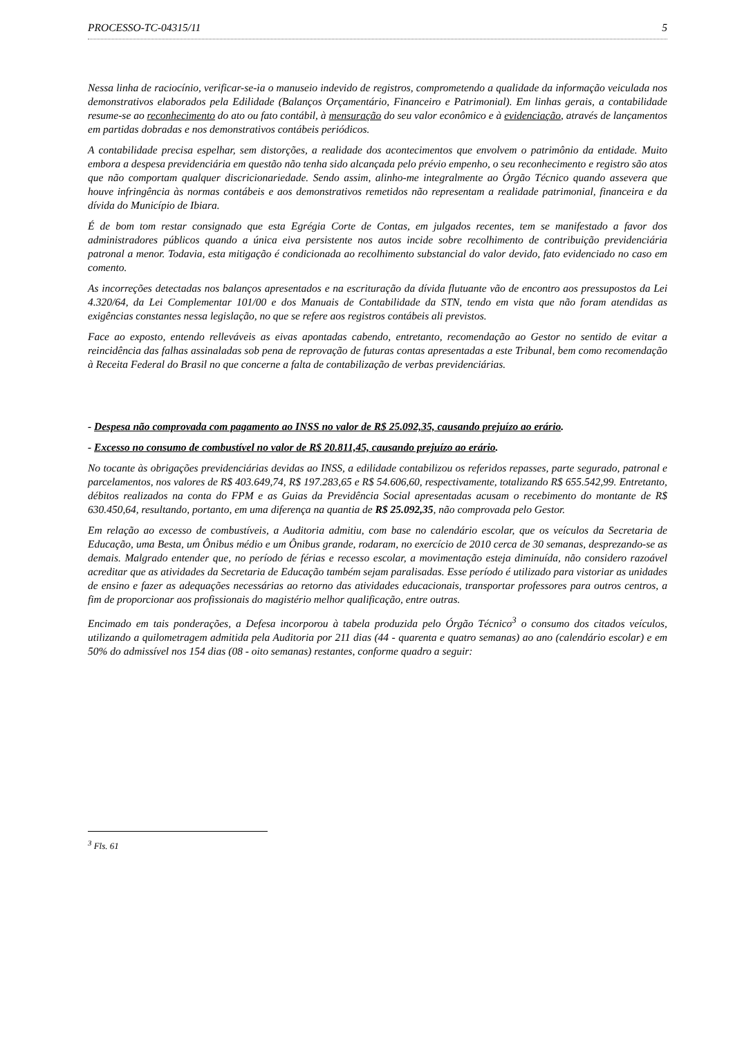PROCESSO-TC-04315/11 5
Nessa linha de raciocínio, verificar-se-ia o manuseio indevido de registros, comprometendo a qualidade da informação veiculada nos demonstrativos elaborados pela Edilidade (Balanços Orçamentário, Financeiro e Patrimonial). Em linhas gerais, a contabilidade resume-se ao reconhecimento do ato ou fato contábil, à mensuração do seu valor econômico e à evidenciação, através de lançamentos em partidas dobradas e nos demonstrativos contábeis periódicos.
A contabilidade precisa espelhar, sem distorções, a realidade dos acontecimentos que envolvem o patrimônio da entidade. Muito embora a despesa previdenciária em questão não tenha sido alcançada pelo prévio empenho, o seu reconhecimento e registro são atos que não comportam qualquer discricionariedade. Sendo assim, alinho-me integralmente ao Órgão Técnico quando assevera que houve infringência às normas contábeis e aos demonstrativos remetidos não representam a realidade patrimonial, financeira e da dívida do Município de Ibiara.
É de bom tom restar consignado que esta Egrégia Corte de Contas, em julgados recentes, tem se manifestado a favor dos administradores públicos quando a única eiva persistente nos autos incide sobre recolhimento de contribuição previdenciária patronal a menor. Todavia, esta mitigação é condicionada ao recolhimento substancial do valor devido, fato evidenciado no caso em comento.
As incorreções detectadas nos balanços apresentados e na escrituração da dívida flutuante vão de encontro aos pressupostos da Lei 4.320/64, da Lei Complementar 101/00 e dos Manuais de Contabilidade da STN, tendo em vista que não foram atendidas as exigências constantes nessa legislação, no que se refere aos registros contábeis ali previstos.
Face ao exposto, entendo relleváveis as eivas apontadas cabendo, entretanto, recomendação ao Gestor no sentido de evitar a reincidência das falhas assinaladas sob pena de reprovação de futuras contas apresentadas a este Tribunal, bem como recomendação à Receita Federal do Brasil no que concerne a falta de contabilização de verbas previdenciárias.
- Despesa não comprovada com pagamento ao INSS no valor de R$ 25.092,35, causando prejuízo ao erário.
- Excesso no consumo de combustível no valor de R$ 20.811,45, causando prejuízo ao erário.
No tocante às obrigações previdenciárias devidas ao INSS, a edilidade contabilizou os referidos repasses, parte segurado, patronal e parcelamentos, nos valores de R$ 403.649,74, R$ 197.283,65 e R$ 54.606,60, respectivamente, totalizando R$ 655.542,99. Entretanto, débitos realizados na conta do FPM e as Guias da Previdência Social apresentadas acusam o recebimento do montante de R$ 630.450,64, resultando, portanto, em uma diferença na quantia de R$ 25.092,35, não comprovada pelo Gestor.
Em relação ao excesso de combustíveis, a Auditoria admitiu, com base no calendário escolar, que os veículos da Secretaria de Educação, uma Besta, um Ônibus médio e um Ônibus grande, rodaram, no exercício de 2010 cerca de 30 semanas, desprezando-se as demais. Malgrado entender que, no período de férias e recesso escolar, a movimentação esteja diminuída, não considero razoável acreditar que as atividades da Secretaria de Educação também sejam paralisadas. Esse período é utilizado para vistoriar as unidades de ensino e fazer as adequações necessárias ao retorno das atividades educacionais, transportar professores para outros centros, a fim de proporcionar aos profissionais do magistério melhor qualificação, entre outras.
Encimado em tais ponderações, a Defesa incorporou à tabela produzida pelo Órgão Técnico<sup>3</sup> o consumo dos citados veículos, utilizando a quilometragem admitida pela Auditoria por 211 dias (44 - quarenta e quatro semanas) ao ano (calendário escolar) e em 50% do admissível nos 154 dias (08 - oito semanas) restantes, conforme quadro a seguir:
<sup>3</sup> Fls. 61